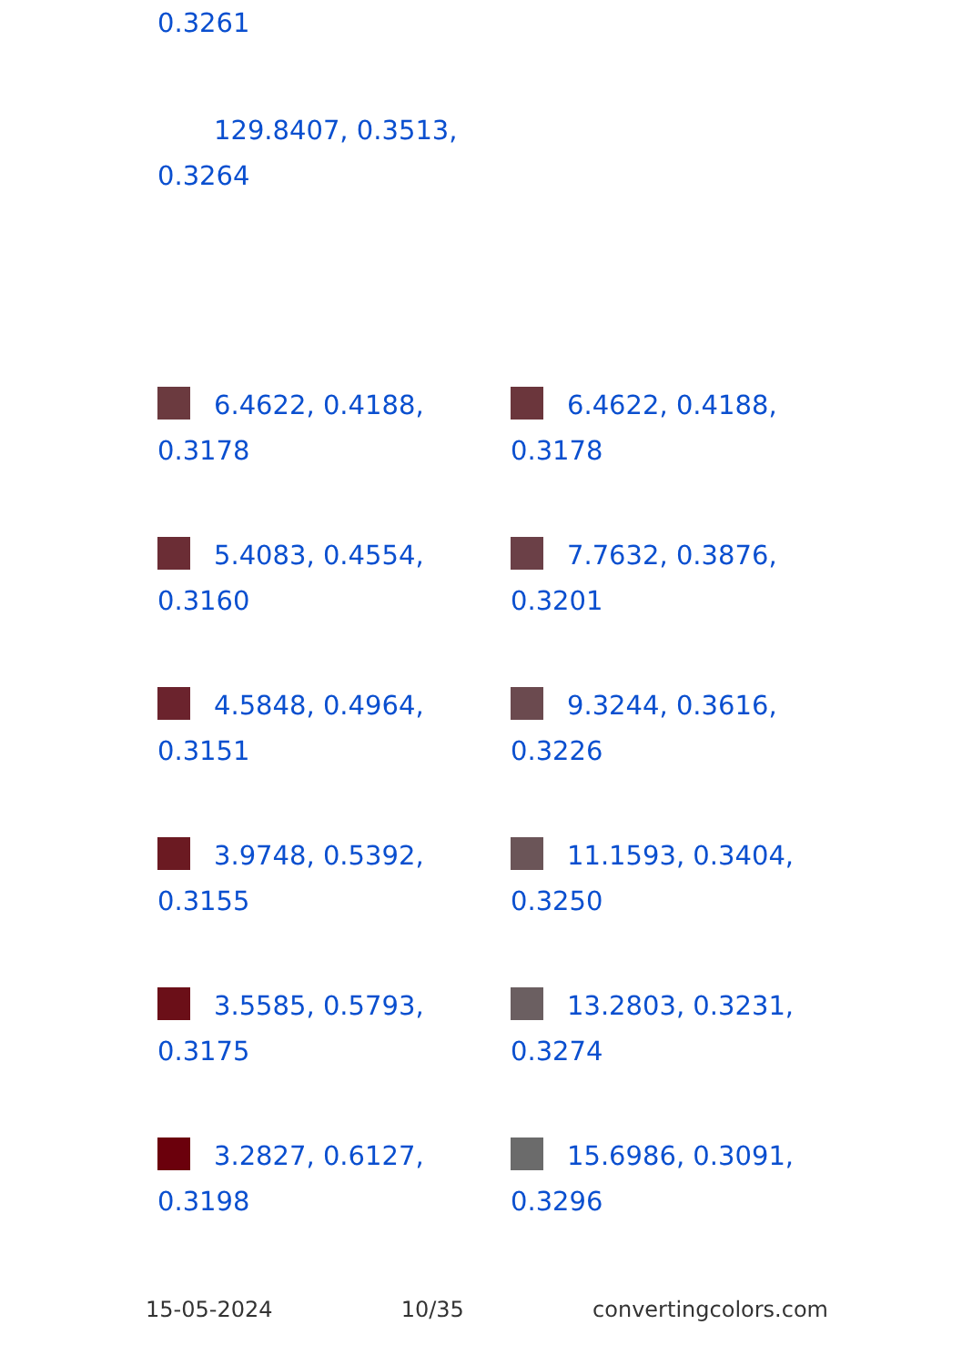0.3261
129.8407, 0.3513,
0.3264
6.4622, 0.4188, 0.3178
6.4622, 0.4188, 0.3178
5.4083, 0.4554, 0.3160
7.7632, 0.3876, 0.3201
4.5848, 0.4964, 0.3151
9.3244, 0.3616, 0.3226
3.9748, 0.5392, 0.3155
11.1593, 0.3404, 0.3250
3.5585, 0.5793, 0.3175
13.2803, 0.3231, 0.3274
3.2827, 0.6127, 0.3198
15.6986, 0.3091, 0.3296
15-05-2024 10/35 convertingcolors.com